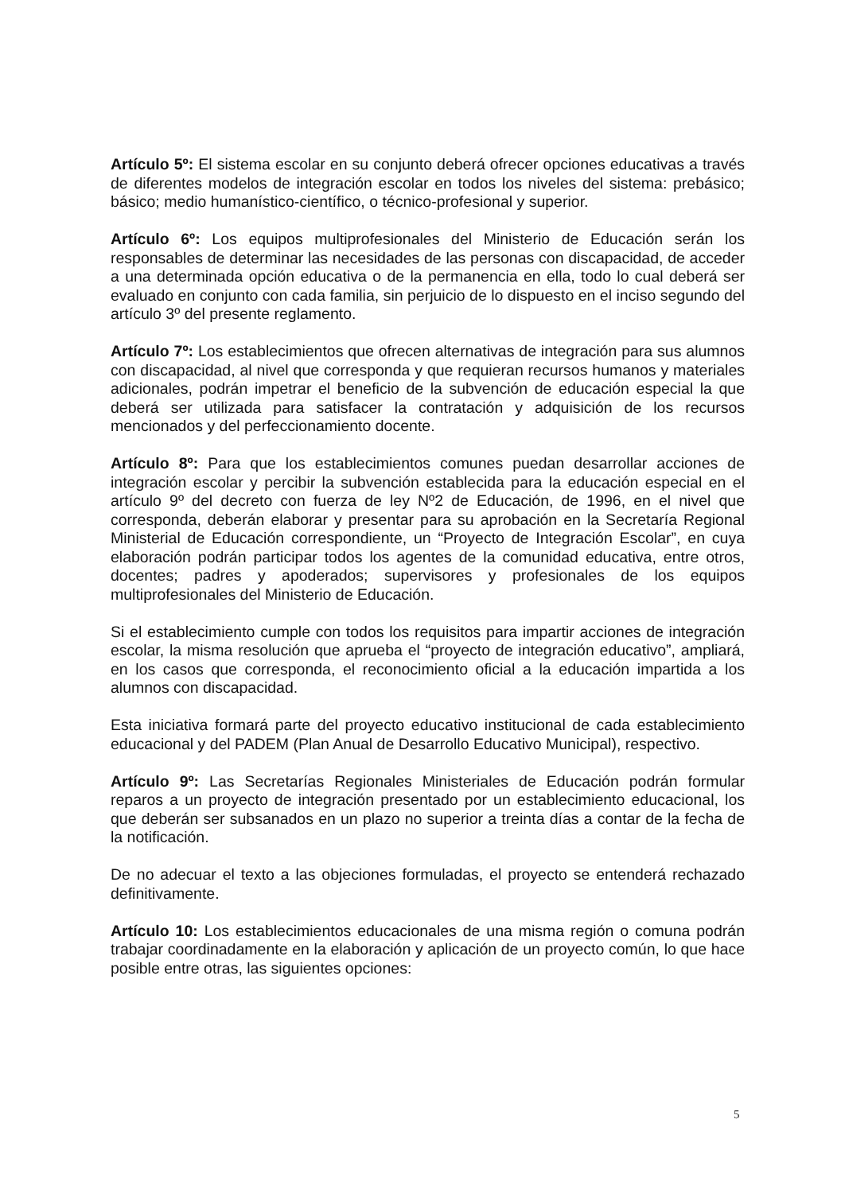Artículo 5º: El sistema escolar en su conjunto deberá ofrecer opciones educativas a través de diferentes modelos de integración escolar en todos los niveles del sistema: prebásico; básico; medio humanístico-científico, o técnico-profesional y superior.
Artículo 6º: Los equipos multiprofesionales del Ministerio de Educación serán los responsables de determinar las necesidades de las personas con discapacidad, de acceder a una determinada opción educativa o de la permanencia en ella, todo lo cual deberá ser evaluado en conjunto con cada familia, sin perjuicio de lo dispuesto en el inciso segundo del artículo 3º del presente reglamento.
Artículo 7º: Los establecimientos que ofrecen alternativas de integración para sus alumnos con discapacidad, al nivel que corresponda y que requieran recursos humanos y materiales adicionales, podrán impetrar el beneficio de la subvención de educación especial la que deberá ser utilizada para satisfacer la contratación y adquisición de los recursos mencionados y del perfeccionamiento docente.
Artículo 8º: Para que los establecimientos comunes puedan desarrollar acciones de integración escolar y percibir la subvención establecida para la educación especial en el artículo 9º del decreto con fuerza de ley Nº2 de Educación, de 1996, en el nivel que corresponda, deberán elaborar y presentar para su aprobación en la Secretaría Regional Ministerial de Educación correspondiente, un “Proyecto de Integración Escolar”, en cuya elaboración podrán participar todos los agentes de la comunidad educativa, entre otros, docentes; padres y apoderados; supervisores y profesionales de los equipos multiprofesionales del Ministerio de Educación.
Si el establecimiento cumple con todos los requisitos para impartir acciones de integración escolar, la misma resolución que aprueba el “proyecto de integración educativo”, ampliará, en los casos que corresponda, el reconocimiento oficial a la educación impartida a los alumnos con discapacidad.
Esta iniciativa formará parte del proyecto educativo institucional de cada establecimiento educacional y del PADEM (Plan Anual de Desarrollo Educativo Municipal), respectivo.
Artículo 9º: Las Secretarías Regionales Ministeriales de Educación podrán formular reparos a un proyecto de integración presentado por un establecimiento educacional, los que deberán ser subsanados en un plazo no superior a treinta días a contar de la fecha de la notificación.
De no adecuar el texto a las objeciones formuladas, el proyecto se entenderá rechazado definitivamente.
Artículo 10: Los establecimientos educacionales de una misma región o comuna podrán trabajar coordinadamente en la elaboración y aplicación de un proyecto común, lo que hace posible entre otras, las siguientes opciones:
5